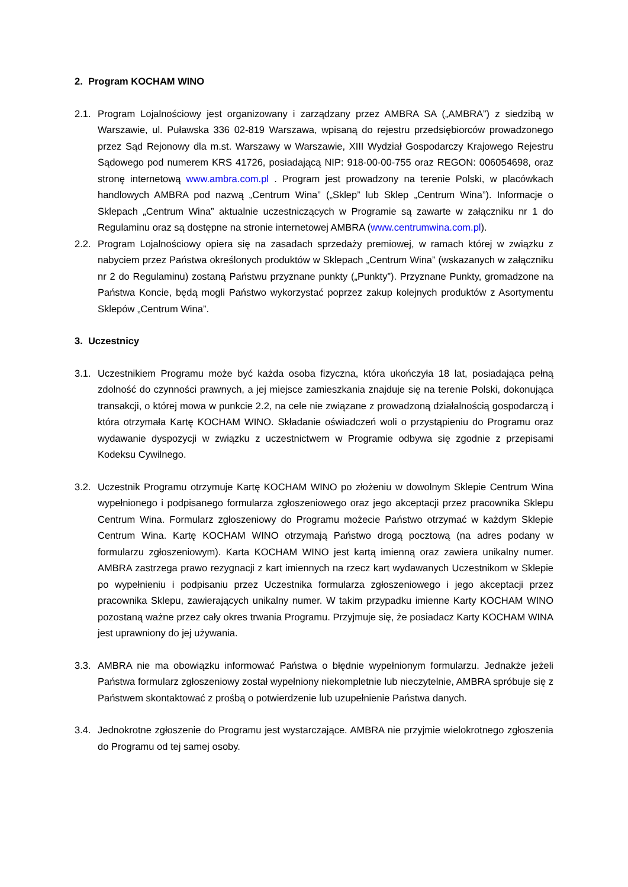2. Program KOCHAM WINO
2.1.
Program Lojalnościowy jest organizowany i zarządzany przez AMBRA SA („AMBRA”) z siedzibą w Warszawie, ul. Puławska 336 02-819 Warszawa, wpisaną do rejestru przedsiębiorców prowadzonego przez Sąd Rejonowy dla m.st. Warszawy w Warszawie, XIII Wydział Gospodarczy Krajowego Rejestru Sądowego pod numerem KRS 41726, posiadającą NIP: 918-00-00-755 oraz REGON: 006054698, oraz stronę internetową www.ambra.com.pl . Program jest prowadzony na terenie Polski, w placówkach handlowych AMBRA pod nazwą „Centrum Wina” („Sklep” lub Sklep „Centrum Wina”). Informacje o Sklepach „Centrum Wina” aktualnie uczestniczących w Programie są zawarte w załączniku nr 1 do Regulaminu oraz są dostępne na stronie internetowej AMBRA (www.centrumwina.com.pl).
2.2.
Program Lojalnościowy opiera się na zasadach sprzedaży premiowej, w ramach której w związku z nabyciem przez Państwa określonych produktów w Sklepach „Centrum Wina” (wskazanych w załączniku nr 2 do Regulaminu) zostaną Państwu przyznane punkty („Punkty”). Przyznane Punkty, gromadzone na Państwa Koncie, będą mogli Państwo wykorzystać poprzez zakup kolejnych produktów z Asortymentu Sklepów „Centrum Wina”.
3. Uczestnicy
3.1.
Uczestnikiem Programu może być każda osoba fizyczna, która ukończyła 18 lat, posiadająca pełną zdolność do czynności prawnych, a jej miejsce zamieszkania znajduje się na terenie Polski, dokonująca transakcji, o której mowa w punkcie 2.2, na cele nie związane z prowadzoną działalnością gospodarczą i która otrzymała Kartę KOCHAM WINO. Składanie oświadczeń woli o przystąpieniu do Programu oraz wydawanie dyspozycji w związku z uczestnictwem w Programie odbywa się zgodnie z przepisami Kodeksu Cywilnego.
3.2.
Uczestnik Programu otrzymuje Kartę KOCHAM WINO po złożeniu w dowolnym Sklepie Centrum Wina wypełnionego i podpisanego formularza zgłoszeniowego oraz jego akceptacji przez pracownika Sklepu Centrum Wina. Formularz zgłoszeniowy do Programu możecie Państwo otrzymać w każdym Sklepie Centrum Wina. Kartę KOCHAM WINO otrzymają Państwo drogą pocztową (na adres podany w formularzu zgłoszeniowym). Karta KOCHAM WINO jest kartą imienną oraz zawiera unikalny numer. AMBRA zastrzega prawo rezygnacji z kart imiennych na rzecz kart wydawanych Uczestnikom w Sklepie po wypełnieniu i podpisaniu przez Uczestnika formularza zgłoszeniowego i jego akceptacji przez pracownika Sklepu, zawierających unikalny numer. W takim przypadku imienne Karty KOCHAM WINO pozostaną ważne przez cały okres trwania Programu. Przyjmuje się, że posiadacz Karty KOCHAM WINA jest uprawniony do jej używania.
3.3.
AMBRA nie ma obowiązku informować Państwa o błędnie wypełnionym formularzu. Jednakże jeżeli Państwa formularz zgłoszeniowy został wypełniony niekompletnie lub nieczytelnie, AMBRA spróbuje się z Państwem skontaktować z prośbą o potwierdzenie lub uzupełnienie Państwa danych.
3.4.
Jednokrotne zgłoszenie do Programu jest wystarczające. AMBRA nie przyjmie wielokrotnego zgłoszenia do Programu od tej samej osoby.